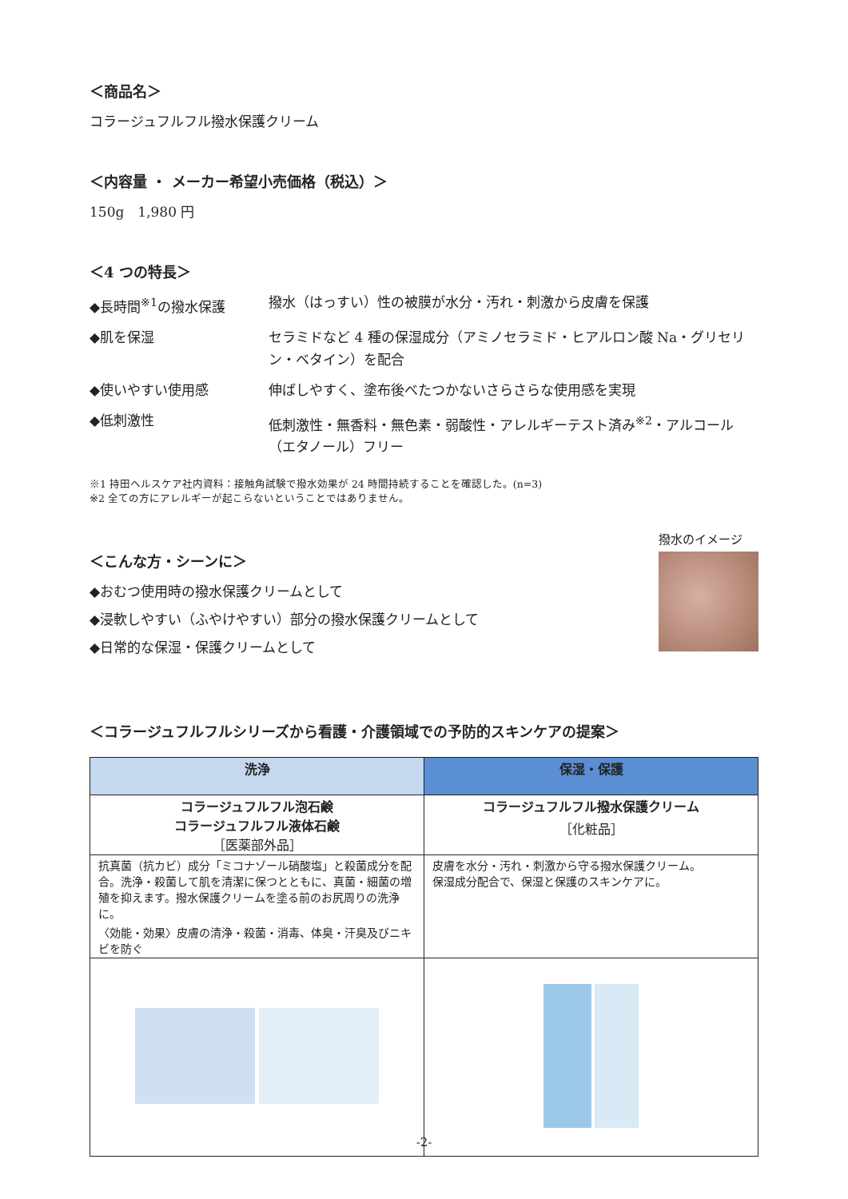＜商品名＞
コラージュフルフル撥水保護クリーム
＜内容量 ・ メーカー希望小売価格（税込）＞
150g　1,980 円
＜4 つの特長＞
◆長時間<sup>※1</sup>の撥水保護
撥水（はっすい）性の被膜が水分・汚れ・刺激から皮膚を保護
◆肌を保湿
セラミドなど 4 種の保湿成分（アミノセラミド・ヒアルロン酸 Na・グリセリン・ベタイン）を配合
◆使いやすい使用感
伸ばしやすく、塗布後べたつかないさらさらな使用感を実現
◆低刺激性
低刺激性・無香料・無色素・弱酸性・アレルギーテスト済み<sup>※2</sup>・アルコール（エタノール）フリー
※1 持田ヘルスケア社内資料：接触角試験で撥水効果が 24 時間持続することを確認した。(n=3)
※2 全ての方にアレルギーが起こらないということではありません。
＜こんな方・シーンに＞
◆おむつ使用時の撥水保護クリームとして
◆浸軟しやすい（ふやけやすい）部分の撥水保護クリームとして
◆日常的な保湿・保護クリームとして
撥水のイメージ
＜コラージュフルフルシリーズから看護・介護領域での予防的スキンケアの提案＞
| 洗浄 | 保湿・保護 |
| --- | --- |
| コラージュフルフル泡石鹸 コラージュフルフル液体石鹸 ［医薬部外品］ | コラージュフルフル撥水保護クリーム ［化粧品］ |
| 抗真菌（抗カビ）成分「ミコナゾール硝酸塩」と殺菌成分を配合。洗浄・殺菌して肌を清潔に保つとともに、真菌・細菌の増殖を抑えます。撥水保護クリームを塗る前のお尻周りの洗浄に。 〈効能・効果〉皮膚の清浄・殺菌・消毒、体臭・汗臭及びニキビを防ぐ | 皮膚を水分・汚れ・刺激から守る撥水保護クリーム。 保湿成分配合で、保湿と保護のスキンケアに。 |
-2-